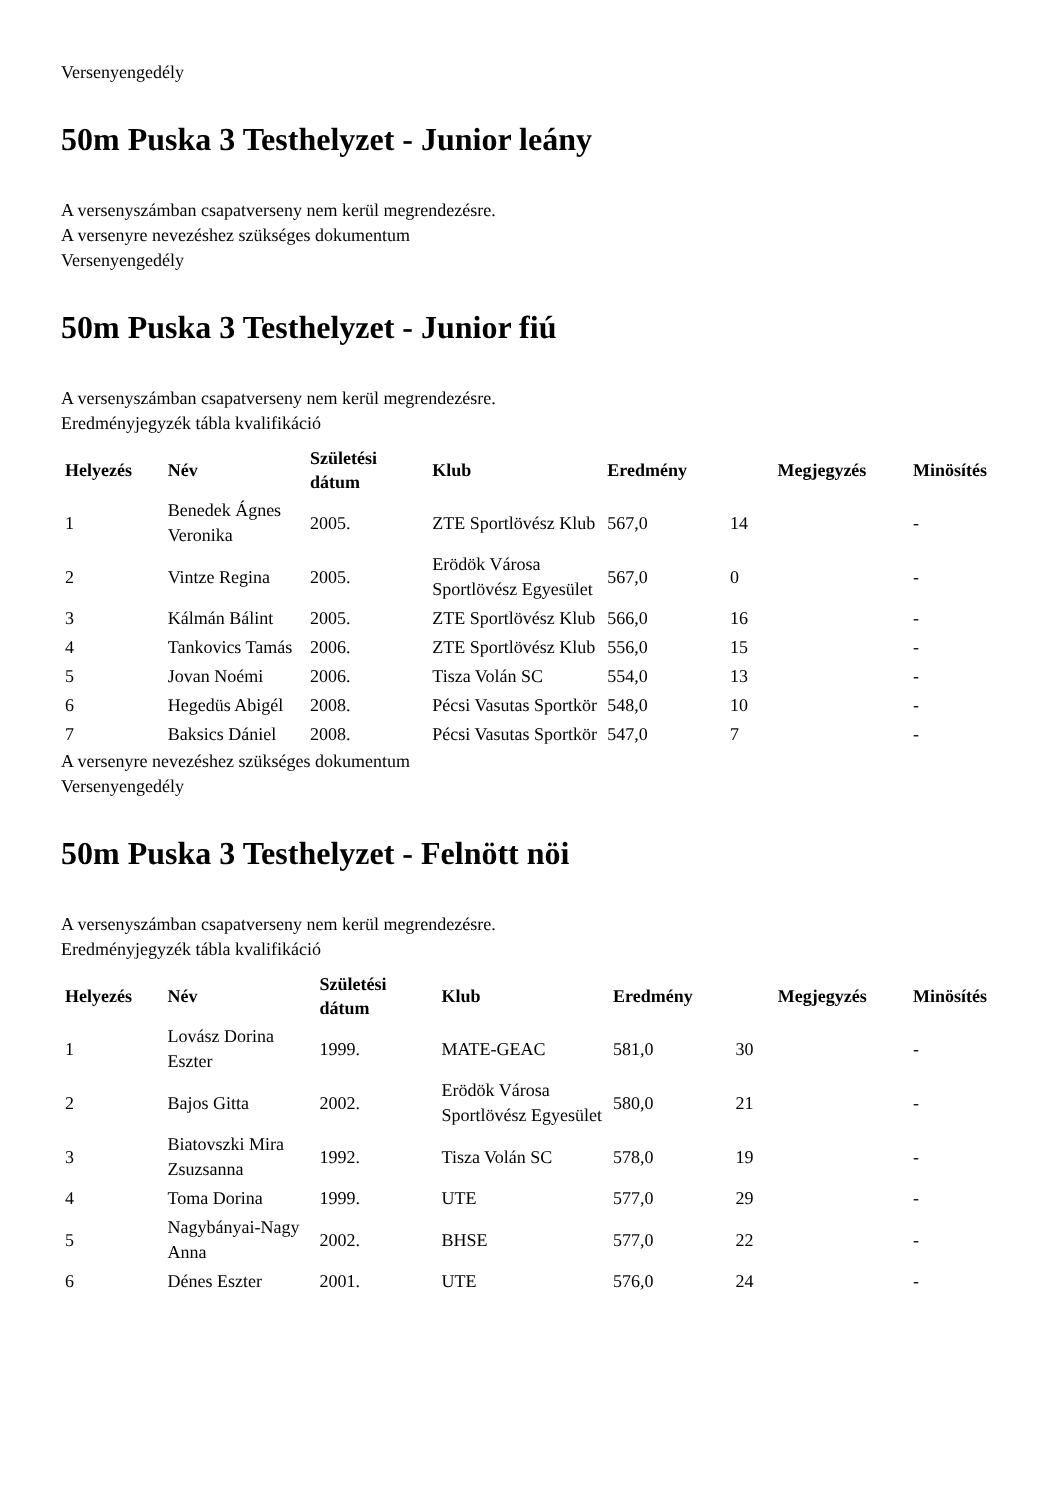Versenyengedély
50m Puska 3 Testhelyzet - Junior leány
A versenyszámban csapatverseny nem kerül megrendezésre.
A versenyre nevezéshez szükséges dokumentum
Versenyengedély
50m Puska 3 Testhelyzet - Junior fiú
A versenyszámban csapatverseny nem kerül megrendezésre.
Eredményjegyzék tábla kvalifikáció
| Helyezés | Név | Születési dátum | Klub | Eredmény | | Megjegyzés | Minösítés |
| --- | --- | --- | --- | --- | --- | --- | --- |
| 1 | Benedek Ágnes Veronika | 2005. | ZTE Sportlövész Klub | 567,0 | 14 | | - |
| 2 | Vintze Regina | 2005. | Erödök Városa Sportlövész Egyesület | 567,0 | 0 | | - |
| 3 | Kálmán Bálint | 2005. | ZTE Sportlövész Klub | 566,0 | 16 | | - |
| 4 | Tankovics Tamás | 2006. | ZTE Sportlövész Klub | 556,0 | 15 | | - |
| 5 | Jovan Noémi | 2006. | Tisza Volán SC | 554,0 | 13 | | - |
| 6 | Hegedüs Abigél | 2008. | Pécsi Vasutas Sportkör | 548,0 | 10 | | - |
| 7 | Baksics Dániel | 2008. | Pécsi Vasutas Sportkör | 547,0 | 7 | | - |
A versenyre nevezéshez szükséges dokumentum
Versenyengedély
50m Puska 3 Testhelyzet - Felnött nöi
A versenyszámban csapatverseny nem kerül megrendezésre.
Eredményjegyzék tábla kvalifikáció
| Helyezés | Név | Születési dátum | Klub | Eredmény | | Megjegyzés | Minösítés |
| --- | --- | --- | --- | --- | --- | --- | --- |
| 1 | Lovász Dorina Eszter | 1999. | MATE-GEAC | 581,0 | 30 | | - |
| 2 | Bajos Gitta | 2002. | Erödök Városa Sportlövész Egyesület | 580,0 | 21 | | - |
| 3 | Biatovszki Mira Zsuzsanna | 1992. | Tisza Volán SC | 578,0 | 19 | | - |
| 4 | Toma Dorina | 1999. | UTE | 577,0 | 29 | | - |
| 5 | Nagybányai-Nagy Anna | 2002. | BHSE | 577,0 | 22 | | - |
| 6 | Dénes Eszter | 2001. | UTE | 576,0 | 24 | | - |